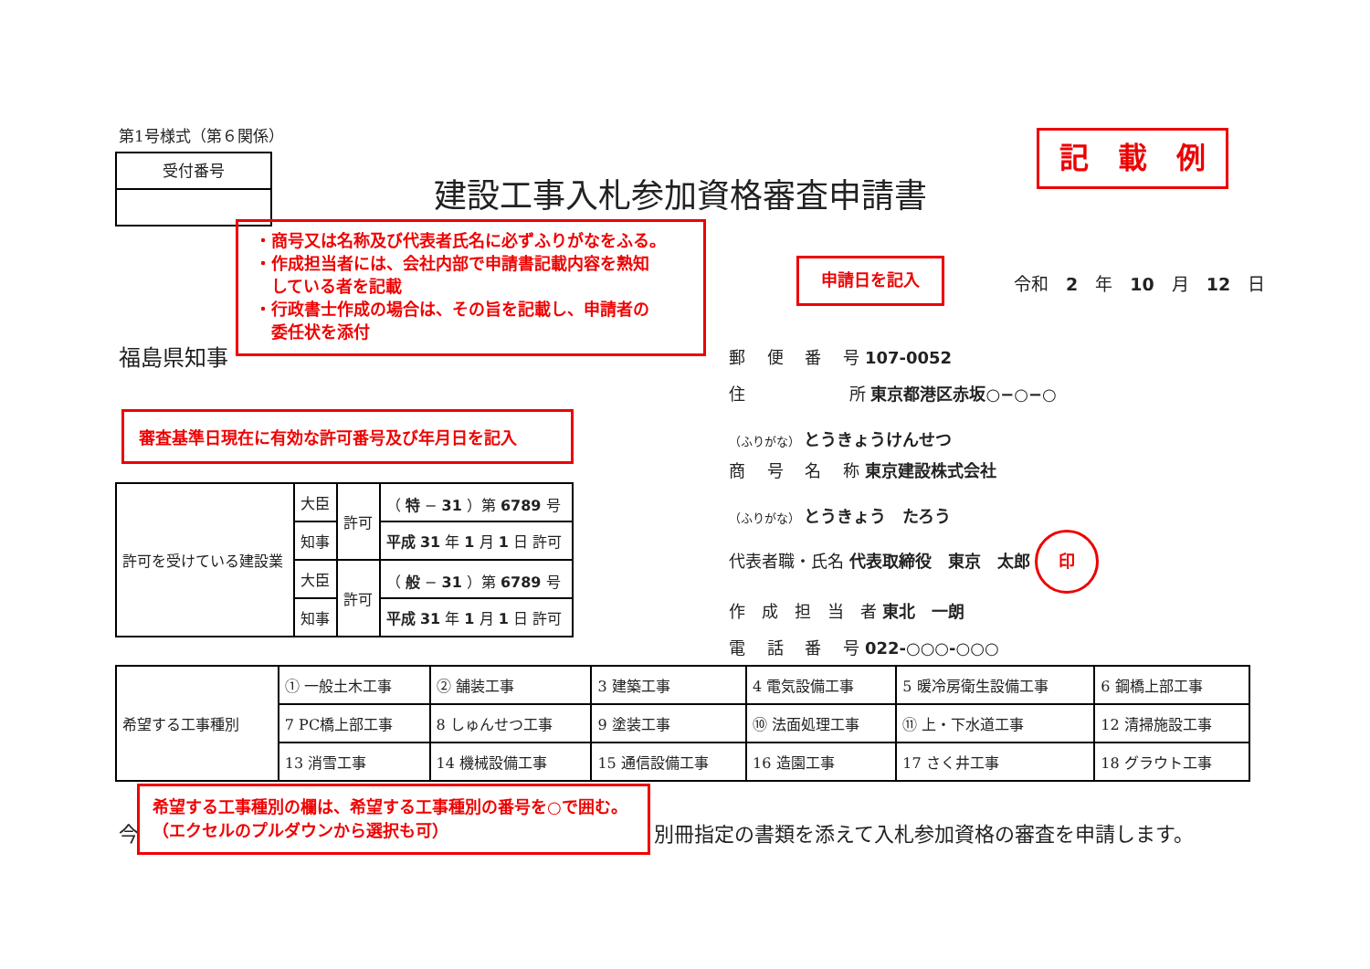第1号様式（第６関係）
受付番号
建設工事入札参加資格審査申請書
記　載　例
・商号又は名称及び代表者氏名に必ずふりがなをふる。
・作成担当者には、会社内部で申請書記載内容を熟知
　している者を記載
・行政書士作成の場合は、その旨を記載し、申請者の
　委任状を添付
申請日を記入
令和　2　年　10　月　12　日
福島県知事
審査基準日現在に有効な許可番号及び年月日を記入
郵　 便　 番　 号 107-0052
住　　　　　　 所 東京都港区赤坂○−○−○
（ふりがな） とうきょうけんせつ
商　 号　 名　 称 東京建設株式会社
（ふりがな） とうきょう　たろう
代表者職・氏名 代表取締役　東京　太郎 印
作　成　担　当　者 東北　一朗
電　 話　 番　 号 022-○○○-○○○
| 許可を受けている建設業 | 大臣 | 許可 | （ 特 − 31 ）第 6789 号 |
| | 知事 | | 平成 31 年 1 月 1 日 許可 |
| | 大臣 | 許可 | （ 般 − 31 ）第 6789 号 |
| | 知事 | | 平成 31 年 1 月 1 日 許可 |
| 希望する工事種別 | ① 一般土木工事 | ② 舗装工事 | 3 建築工事 | 4 電気設備工事 | 5 暖冷房衛生設備工事 | 6 鋼橋上部工事 |
| | 7 PC橋上部工事 | 8 しゅんせつ工事 | 9 塗装工事 | ⑩ 法面処理工事 | ⑪ 上・下水道工事 | 12 清掃施設工事 |
| | 13 消雪工事 | 14 機械設備工事 | 15 通信設備工事 | 16 造園工事 | 17 さく井工事 | 18 グラウト工事 |
今
希望する工事種別の欄は、希望する工事種別の番号を○で囲む。（エクセルのプルダウンから選択も可）
別冊指定の書類を添えて入札参加資格の審査を申請します。